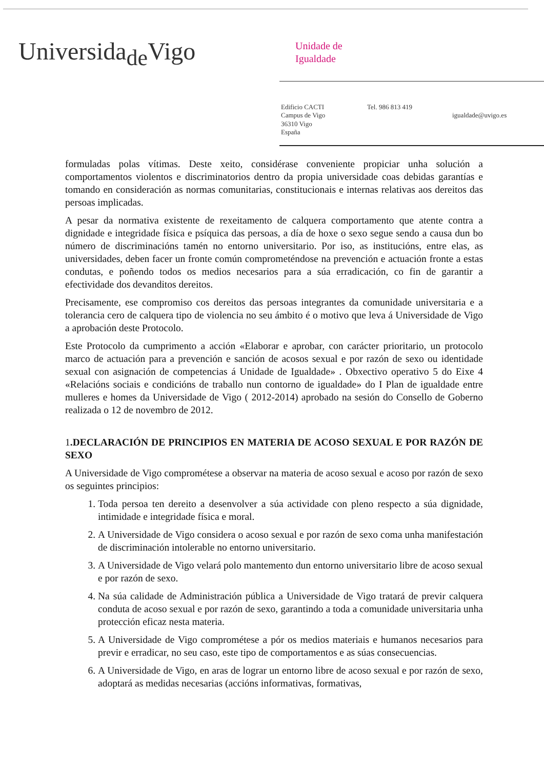Universida<sub>de</sub>Vigo
Unidade de
Igualdade
Edificio CACTI
Campus de Vigo
36310 Vigo
España
Tel. 986 813 419
igualdade@uvigo.es
formuladas polas vítimas. Deste xeito, considérase conveniente propiciar unha solución a comportamentos violentos e discriminatorios dentro da propia universidade coas debidas garantías e tomando en consideración as normas comunitarias, constitucionais e internas relativas aos dereitos das persoas implicadas.
A pesar da normativa existente de rexeitamento de calquera comportamento que atente contra a dignidade e integridade física e psíquica das persoas, a día de hoxe o sexo segue sendo a causa dun bo número de discriminacións tamén no entorno universitario. Por iso, as institucións, entre elas, as universidades, deben facer un fronte común comprometéndose na prevención e actuación fronte a estas condutas, e poñendo todos os medios necesarios para a súa erradicación, co fin de garantir a efectividade dos devanditos dereitos.
Precisamente, ese compromiso cos dereitos das persoas integrantes da comunidade universitaria e a tolerancia cero de calquera tipo de violencia no seu ámbito é o motivo que leva á Universidade de Vigo a aprobación deste Protocolo.
Este Protocolo da cumprimento a acción «Elaborar e aprobar, con carácter prioritario, un protocolo marco de actuación para a prevención e sanción de acosos sexual e por razón de sexo ou identidade sexual con asignación de competencias á Unidade de Igualdade» . Obxectivo operativo 5 do Eixe 4 «Relacións sociais e condicións de traballo nun contorno de igualdade» do I Plan de igualdade entre mulleres e homes da Universidade de Vigo ( 2012-2014) aprobado na sesión do Consello de Goberno realizada o 12 de novembro de 2012.
1.DECLARACIÓN DE PRINCIPIOS EN MATERIA DE ACOSO SEXUAL E POR RAZÓN DE SEXO
A Universidade de Vigo comprométese a observar na materia de acoso sexual e acoso por razón de sexo os seguintes principios:
1. Toda persoa ten dereito a desenvolver a súa actividade con pleno respecto a súa dignidade, intimidade e integridade física e moral.
2. A Universidade de Vigo considera o acoso sexual e por razón de sexo coma unha manifestación de discriminación intolerable no entorno universitario.
3. A Universidade de Vigo velará polo mantemento dun entorno universitario libre de acoso sexual e por razón de sexo.
4. Na súa calidade de Administración pública a Universidade de Vigo tratará de previr calquera conduta de acoso sexual e por razón de sexo, garantindo a toda a comunidade universitaria unha protección eficaz nesta materia.
5. A Universidade de Vigo comprométese a pór os medios materiais e humanos necesarios para previr e erradicar, no seu caso, este tipo de comportamentos e as súas consecuencias.
6. A Universidade de Vigo, en aras de lograr un entorno libre de acoso sexual e por razón de sexo, adoptará as medidas necesarias (accións informativas, formativas,